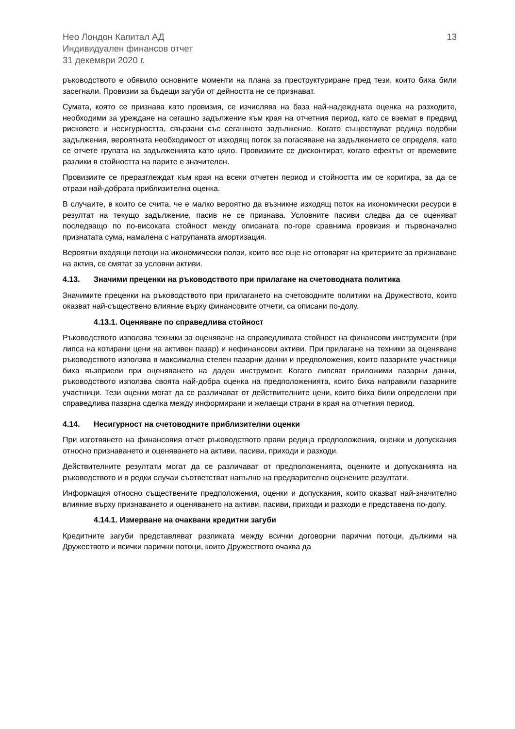Нео Лондон Капитал АД
Индивидуален финансов отчет
31 декември 2020 г.
13
ръководството е обявило основните моменти на плана за преструктуриране пред тези, които биха били засегнали. Провизии за бъдещи загуби от дейността не се признават.
Сумата, която се признава като провизия, се изчислява на база най-надеждната оценка на разходите, необходими за уреждане на сегашно задължение към края на отчетния период, като се вземат в предвид рисковете и несигурността, свързани със сегашното задължение. Когато съществуват редица подобни задължения, вероятната необходимост от изходящ поток за погасяване на задължението се определя, като се отчете групата на задълженията като цяло. Провизиите се дисконтират, когато ефектът от времевите разлики в стойността на парите е значителен.
Провизиите се преразглеждат към края на всеки отчетен период и стойността им се коригира, за да се отрази най-добрата приблизителна оценка.
В случаите, в които се счита, че е малко вероятно да възникне изходящ поток на икономически ресурси в резултат на текущо задължение, пасив не се признава. Условните пасиви следва да се оценяват последващо по по-високата стойност между описаната по-горе сравнима провизия и първоначално признатата сума, намалена с натрупаната амортизация.
Вероятни входящи потоци на икономически ползи, които все още не отговарят на критериите за признаване на актив, се смятат за условни активи.
4.13. Значими преценки на ръководството при прилагане на счетоводната политика
Значимите преценки на ръководството при прилагането на счетоводните политики на Дружеството, които оказват най-съществено влияние върху финансовите отчети, са описани по-долу.
4.13.1. Оценяване по справедлива стойност
Ръководството използва техники за оценяване на справедливата стойност на финансови инструменти (при липса на котирани цени на активен пазар) и нефинансови активи. При прилагане на техники за оценяване ръководството използва в максимална степен пазарни данни и предположения, които пазарните участници биха възприели при оценяването на даден инструмент. Когато липсват приложими пазарни данни, ръководството използва своята най-добра оценка на предположенията, които биха направили пазарните участници. Тези оценки могат да се различават от действителните цени, които биха били определени при справедлива пазарна сделка между информирани и желаещи страни в края на отчетния период.
4.14. Несигурност на счетоводните приблизителни оценки
При изготвянето на финансовия отчет ръководството прави редица предположения, оценки и допускания относно признаването и оценяването на активи, пасиви, приходи и разходи.
Действителните резултати могат да се различават от предположенията, оценките и допусканията на ръководството и в редки случаи съответстват напълно на предварително оценените резултати.
Информация относно съществените предположения, оценки и допускания, които оказват най-значително влияние върху признаването и оценяването на активи, пасиви, приходи и разходи е представена по-долу.
4.14.1. Измерване на очаквани кредитни загуби
Кредитните загуби представляват разликата между всички договорни парични потоци, дължими на Дружеството и всички парични потоци, които Дружеството очаква да